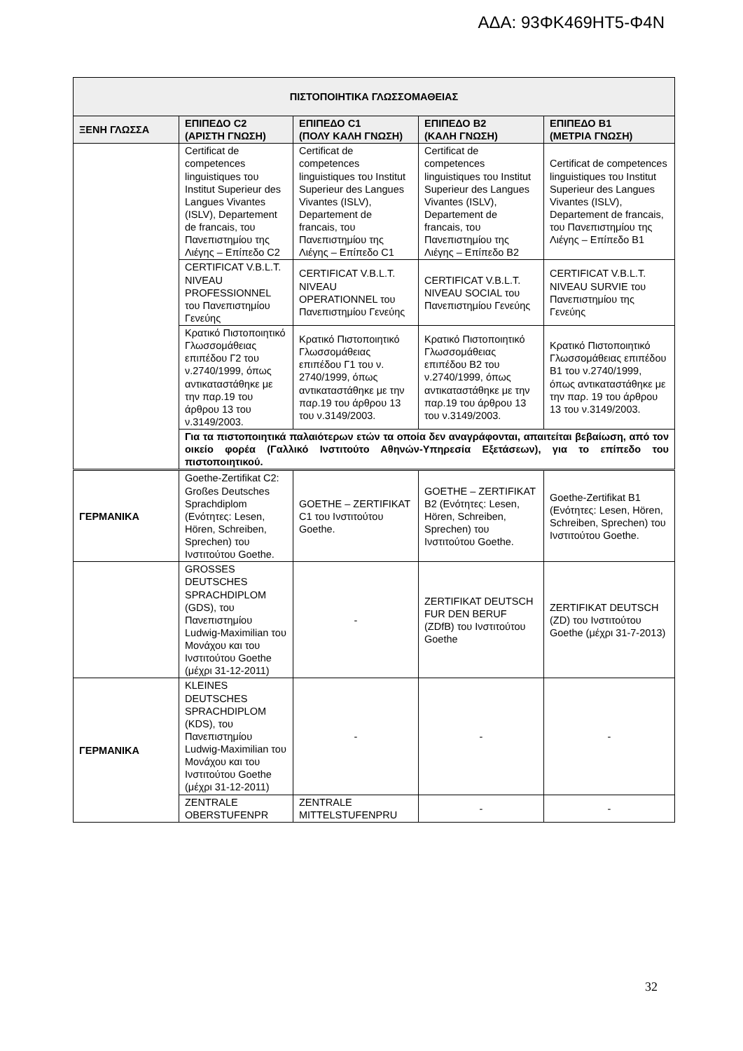ΑΔΑ: 93ΦΚ469ΗΤ5-Φ4Ν
| ΠΙΣΤΟΠΟΙΗΤΙΚΑ ΓΛΩΣΣΟΜΑΘΕΙΑΣ | | | | |
| --- | --- | --- | --- | --- |
| ΞΕΝΗ ΓΛΩΣΣΑ | ΕΠΙΠΕΔΟ C2 (ΑΡΙΣΤΗ ΓΝΩΣΗ) | ΕΠΙΠΕΔΟ C1 (ΠΟΛΥ ΚΑΛΗ ΓΝΩΣΗ) | ΕΠΙΠΕΔΟ Β2 (ΚΑΛΗ ΓΝΩΣΗ) | ΕΠΙΠΕΔΟ Β1 (ΜΕΤΡΙΑ ΓΝΩΣΗ) |
| | Certificat de competences linguistiques του Institut Superieur des Langues Vivantes (ISLV), Departement de francais, του Πανεπιστημίου της Λιέγης – Επίπεδο C2 | Certificat de competences linguistiques του Institut Superieur des Langues Vivantes (ISLV), Departement de francais, του Πανεπιστημίου της Λιέγης – Επίπεδο C1 | Certificat de competences linguistiques του Institut Superieur des Langues Vivantes (ISLV), Departement de francais, του Πανεπιστημίου της Λιέγης – Επίπεδο B2 | Certificat de competences linguistiques του Institut Superieur des Langues Vivantes (ISLV), Departement de francais, του Πανεπιστημίου της Λιέγης – Επίπεδο B1 |
| | CERTIFICAT V.B.L.T. NIVEAU PROFESSIONNEL του Πανεπιστημίου Γενεύης | CERTIFICAT V.B.L.T. NIVEAU OPERATIONNEL του Πανεπιστημίου Γενεύης | CERTIFICAT V.B.L.T. NIVEAU SOCIAL του Πανεπιστημίου Γενεύης | CERTIFICAT V.B.L.T. NIVEAU SURVIE του Πανεπιστημίου της Γενεύης |
| | Κρατικό Πιστοποιητικό Γλωσσομάθειας επιπέδου Γ2 του ν.2740/1999, όπως αντικαταστάθηκε με την παρ.19 του άρθρου 13 του ν.3149/2003. | Κρατικό Πιστοποιητικό Γλωσσομάθειας επιπέδου Γ1 του ν. 2740/1999, όπως αντικαταστάθηκε με την παρ.19 του άρθρου 13 του ν.3149/2003. | Κρατικό Πιστοποιητικό Γλωσσομάθειας επιπέδου Β2 του ν.2740/1999, όπως αντικαταστάθηκε με την παρ.19 του άρθρου 13 του ν.3149/2003. | Κρατικό Πιστοποιητικό Γλωσσομάθειας επιπέδου Β1 του ν.2740/1999, όπως αντικαταστάθηκε με την παρ. 19 του άρθρου 13 του ν.3149/2003. |
| | Για τα πιστοποιητικά παλαιότερων ετών τα οποία δεν αναγράφονται, απαιτείται βεβαίωση, από τον οικείο φορέα (Γαλλικό Ινστιτούτο Αθηνών-Υπηρεσία Εξετάσεων), για το επίπεδο του πιστοποιητικού. | | | |
| ΓΕΡΜΑΝΙΚΑ | Goethe-Zertifikat C2: Großes Deutsches Sprachdiplom (Ενότητες: Lesen, Hören, Schreiben, Sprechen) του Ινστιτούτου Goethe. | GOETHE – ZERTIFIKAT C1 του Ινστιτούτου Goethe. | GOETHE – ZERTIFIKAT B2 (Ενότητες: Lesen, Hören, Schreiben, Sprechen) του Ινστιτούτου Goethe. | Goethe-Zertifikat B1 (Ενότητες: Lesen, Hören, Schreiben, Sprechen) του Ινστιτούτου Goethe. |
| | GROSSES DEUTSCHES SPRACHDIPLOM (GDS), του Πανεπιστημίου Ludwig-Maximilian του Μονάχου και του Ινστιτούτου Goethe (μέχρι 31-12-2011) | - | ZERTIFIKAT DEUTSCH FUR DEN BERUF (ZDfB) του Ινστιτούτου Goethe | ZERTIFIKAT DEUTSCH (ZD) του Ινστιτούτου Goethe (μέχρι 31-7-2013) |
| ΓΕΡΜΑΝΙΚΑ | KLEINES DEUTSCHES SPRACHDIPLOM (KDS), του Πανεπιστημίου Ludwig-Maximilian του Μονάχου και του Ινστιτούτου Goethe (μέχρι 31-12-2011) | - | - | - |
| | ZENTRALE OBERSTUFENPR | ZENTRALE MITTELSTUFENPRU | - | - |
32